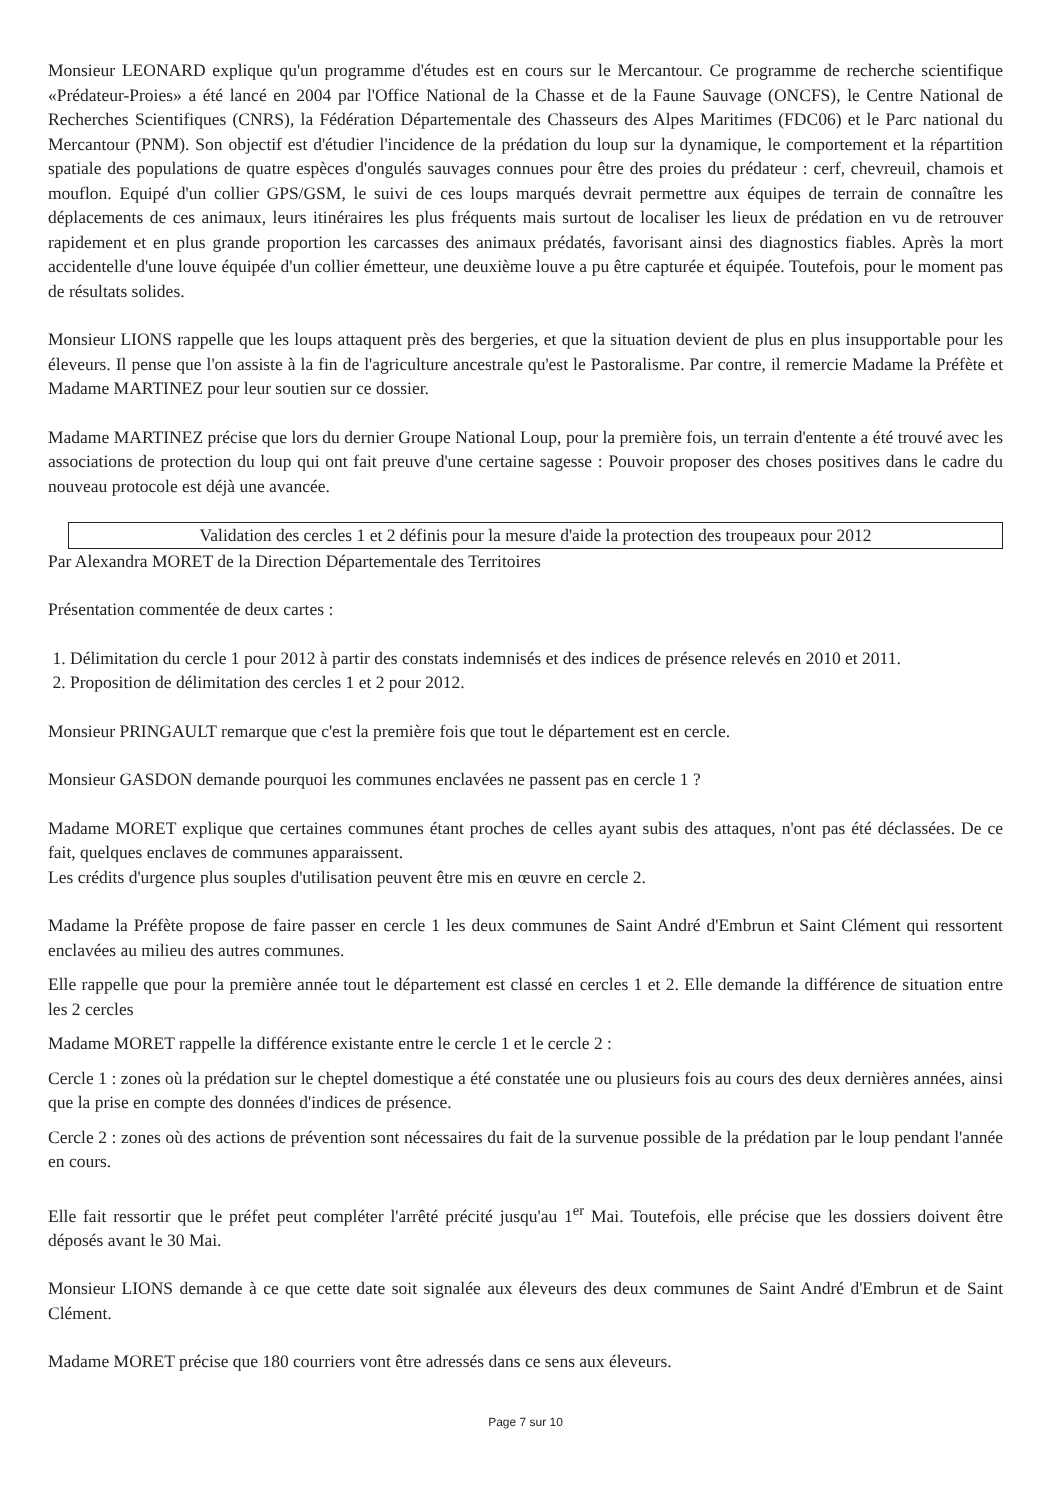Monsieur LEONARD explique qu'un programme d'études est en cours sur le Mercantour. Ce programme de recherche scientifique «Prédateur-Proies» a été lancé en 2004 par l'Office National de la Chasse et de la Faune Sauvage (ONCFS), le Centre National de Recherches Scientifiques (CNRS), la Fédération Départementale des Chasseurs des Alpes Maritimes (FDC06) et le Parc national du Mercantour (PNM). Son objectif est d'étudier l'incidence de la prédation du loup sur la dynamique, le comportement et la répartition spatiale des populations de quatre espèces d'ongulés sauvages connues pour être des proies du prédateur : cerf, chevreuil, chamois et mouflon. Equipé d'un collier GPS/GSM, le suivi de ces loups marqués devrait permettre aux équipes de terrain de connaître les déplacements de ces animaux, leurs itinéraires les plus fréquents mais surtout de localiser les lieux de prédation en vu de retrouver rapidement et en plus grande proportion les carcasses des animaux prédatés, favorisant ainsi des diagnostics fiables. Après la mort accidentelle d'une louve équipée d'un collier émetteur, une deuxième louve a pu être capturée et équipée. Toutefois, pour le moment pas de résultats solides.
Monsieur LIONS rappelle que les loups attaquent près des bergeries, et que la situation devient de plus en plus insupportable pour les éleveurs. Il pense que l'on assiste à la fin de l'agriculture ancestrale qu'est le Pastoralisme. Par contre, il remercie Madame la Préfète et Madame MARTINEZ pour leur soutien sur ce dossier.
Madame MARTINEZ précise que lors du dernier Groupe National Loup, pour la première fois, un terrain d'entente a été trouvé avec les associations de protection du loup qui ont fait preuve d'une certaine sagesse : Pouvoir proposer des choses positives dans le cadre du nouveau protocole est déjà une avancée.
Validation des cercles 1 et 2 définis pour la mesure d'aide la protection des troupeaux pour 2012
Par Alexandra MORET de la Direction Départementale des Territoires
Présentation commentée de deux cartes :
1. Délimitation du cercle 1 pour 2012 à partir des constats indemnisés et des indices de présence relevés en 2010 et 2011.
2. Proposition de délimitation des cercles 1 et 2 pour 2012.
Monsieur PRINGAULT remarque que c'est la première fois que tout le département est en cercle.
Monsieur GASDON demande pourquoi les communes enclavées ne passent pas en cercle 1 ?
Madame MORET explique que certaines communes étant proches de celles ayant subis des attaques, n'ont pas été déclassées. De ce fait, quelques enclaves de communes apparaissent.
Les crédits d'urgence plus souples d'utilisation peuvent être mis en œuvre en cercle 2.
Madame la Préfète propose de faire passer en cercle 1 les deux communes de Saint André d'Embrun et Saint Clément qui ressortent enclavées au milieu des autres communes.
Elle rappelle que pour la première année tout le département est classé en cercles 1 et 2. Elle demande la différence de situation entre les 2 cercles
Madame MORET rappelle la différence existante entre le cercle 1 et le cercle 2 :
Cercle 1 : zones où la prédation sur le cheptel domestique a été constatée une ou plusieurs fois au cours des deux dernières années, ainsi que la prise en compte des données d'indices de présence.
Cercle 2 : zones où des actions de prévention sont nécessaires du fait de la survenue possible de la prédation par le loup pendant l'année en cours.
Elle fait ressortir que le préfet peut compléter l'arrêté précité jusqu'au 1<sup>er</sup> Mai. Toutefois, elle précise que les dossiers doivent être déposés avant le 30 Mai.
Monsieur LIONS demande à ce que cette date soit signalée aux éleveurs des deux communes de Saint André d'Embrun et de Saint Clément.
Madame MORET précise que 180 courriers vont être adressés dans ce sens aux éleveurs.
Page 7 sur 10